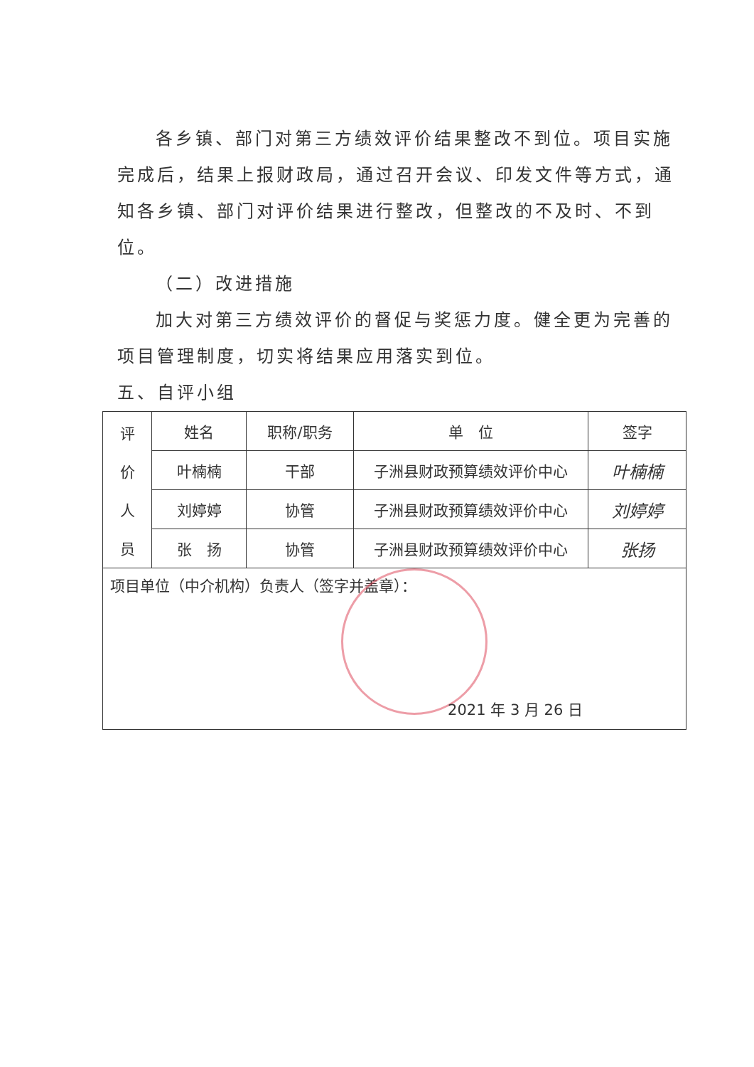各乡镇、部门对第三方绩效评价结果整改不到位。项目实施完成后，结果上报财政局，通过召开会议、印发文件等方式，通知各乡镇、部门对评价结果进行整改，但整改的不及时、不到位。
（二）改进措施
加大对第三方绩效评价的督促与奖惩力度。健全更为完善的项目管理制度，切实将结果应用落实到位。
五、自评小组
| 评 价 人 员 | 姓名 | 职称/职务 | 单 位 | 签字 |
| | 叶楠楠 | 干部 | 子洲县财政预算绩效评价中心 | 叶楠楠 |
| | 刘婷婷 | 协管 | 子洲县财政预算绩效评价中心 | 刘婷婷 |
| | 张 扬 | 协管 | 子洲县财政预算绩效评价中心 | 张扬 |
| 项目单位（中介机构）负责人（签字并盖章）： 2021 年 3 月 26 日 | | | | |